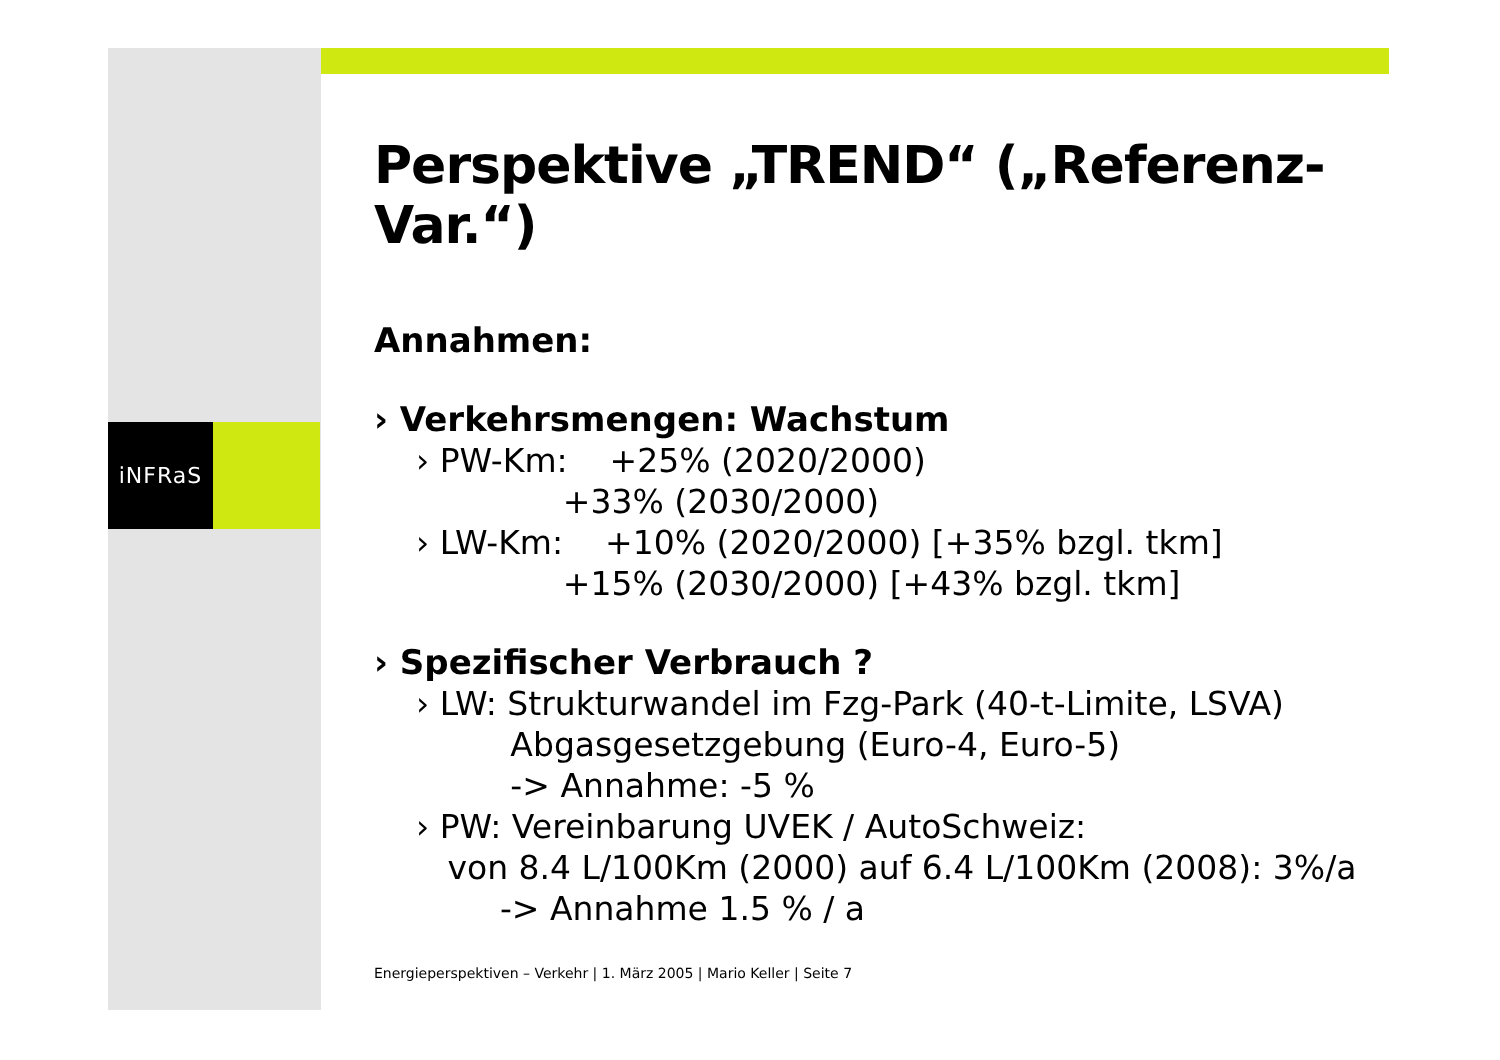iNFRaS
Perspektive „TREND“ („Referenz-Var.“)
Annahmen:
› Verkehrsmengen: Wachstum
› PW-Km: +25% (2020/2000) +33% (2030/2000) › LW-Km: +10% (2020/2000) [+35% bzgl. tkm] +15% (2030/2000) [+43% bzgl. tkm]
› Spezifischer Verbrauch ?
› LW: Strukturwandel im Fzg-Park (40-t-Limite, LSVA) Abgasgesetzgebung (Euro-4, Euro-5) -> Annahme: -5 % › PW: Vereinbarung UVEK / AutoSchweiz: von 8.4 L/100Km (2000) auf 6.4 L/100Km (2008): 3%/a -> Annahme 1.5 % / a
Energieperspektiven – Verkehr | 1. März 2005 | Mario Keller | Seite 7